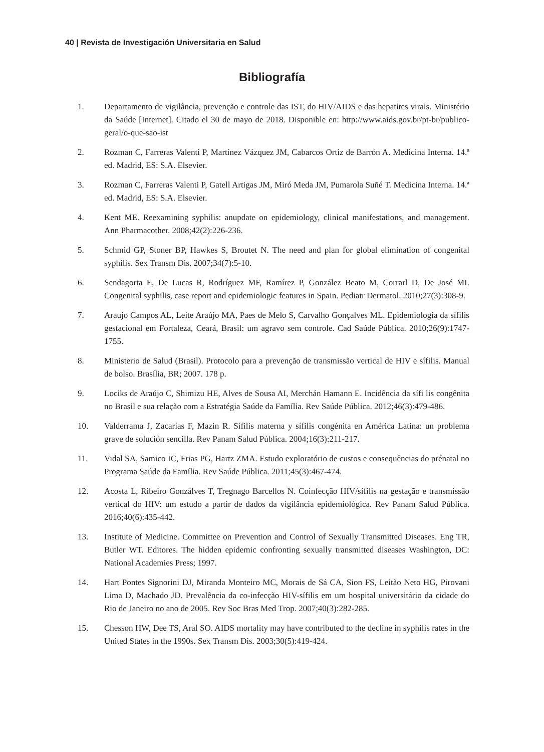40 | Revista de Investigación Universitaria en Salud
Bibliografía
1. Departamento de vigilância, prevenção e controle das IST, do HIV/AIDS e das hepatites virais. Ministério da Saúde [Internet]. Citado el 30 de mayo de 2018. Disponible en: http://www.aids.gov.br/pt-br/publico-geral/o-que-sao-ist
2. Rozman C, Farreras Valenti P, Martínez Vázquez JM, Cabarcos Ortiz de Barrón A. Medicina Interna. 14.ª ed. Madrid, ES: S.A. Elsevier.
3. Rozman C, Farreras Valenti P, Gatell Artigas JM, Miró Meda JM, Pumarola Suñé T. Medicina Interna. 14.ª ed. Madrid, ES: S.A. Elsevier.
4. Kent ME. Reexamining syphilis: anupdate on epidemiology, clinical manifestations, and management. Ann Pharmacother. 2008;42(2):226-236.
5. Schmid GP, Stoner BP, Hawkes S, Broutet N. The need and plan for global elimination of congenital syphilis. Sex Transm Dis. 2007;34(7):5-10.
6. Sendagorta E, De Lucas R, Rodríguez MF, Ramírez P, González Beato M, Corrarl D, De José MI. Congenital syphilis, case report and epidemiologic features in Spain. Pediatr Dermatol. 2010;27(3):308-9.
7. Araujo Campos AL, Leite Araújo MA, Paes de Melo S, Carvalho Gonçalves ML. Epidemiologia da sífilis gestacional em Fortaleza, Ceará, Brasil: um agravo sem controle. Cad Saúde Pública. 2010;26(9):1747-1755.
8. Ministerio de Salud (Brasil). Protocolo para a prevenção de transmissão vertical de HIV e sífilis. Manual de bolso. Brasília, BR; 2007. 178 p.
9. Lociks de Araújo C, Shimizu HE, Alves de Sousa AI, Merchán Hamann E. Incidência da sífi lis congênita no Brasil e sua relação com a Estratégia Saúde da Família. Rev Saúde Pública. 2012;46(3):479-486.
10. Valderrama J, Zacarías F, Mazin R. Sífilis materna y sífilis congénita en América Latina: un problema grave de solución sencilla. Rev Panam Salud Pública. 2004;16(3):211-217.
11. Vidal SA, Samico IC, Frias PG, Hartz ZMA. Estudo exploratório de custos e consequências do prénatal no Programa Saúde da Família. Rev Saúde Pública. 2011;45(3):467-474.
12. Acosta L, Ribeiro Gonzālves T, Tregnago Barcellos N. Coinfecção HIV/sífilis na gestação e transmissão vertical do HIV: um estudo a partir de dados da vigilância epidemiológica. Rev Panam Salud Pública. 2016;40(6):435-442.
13. Institute of Medicine. Committee on Prevention and Control of Sexually Transmitted Diseases. Eng TR, Butler WT. Editores. The hidden epidemic confronting sexually transmitted diseases Washington, DC: National Academies Press; 1997.
14. Hart Pontes Signorini DJ, Miranda Monteiro MC, Morais de Sá CA, Sion FS, Leitão Neto HG, Pirovani Lima D, Machado JD. Prevalência da co-infecção HIV-sífilis em um hospital universitário da cidade do Rio de Janeiro no ano de 2005. Rev Soc Bras Med Trop. 2007;40(3):282-285.
15. Chesson HW, Dee TS, Aral SO. AIDS mortality may have contributed to the decline in syphilis rates in the United States in the 1990s. Sex Transm Dis. 2003;30(5):419-424.